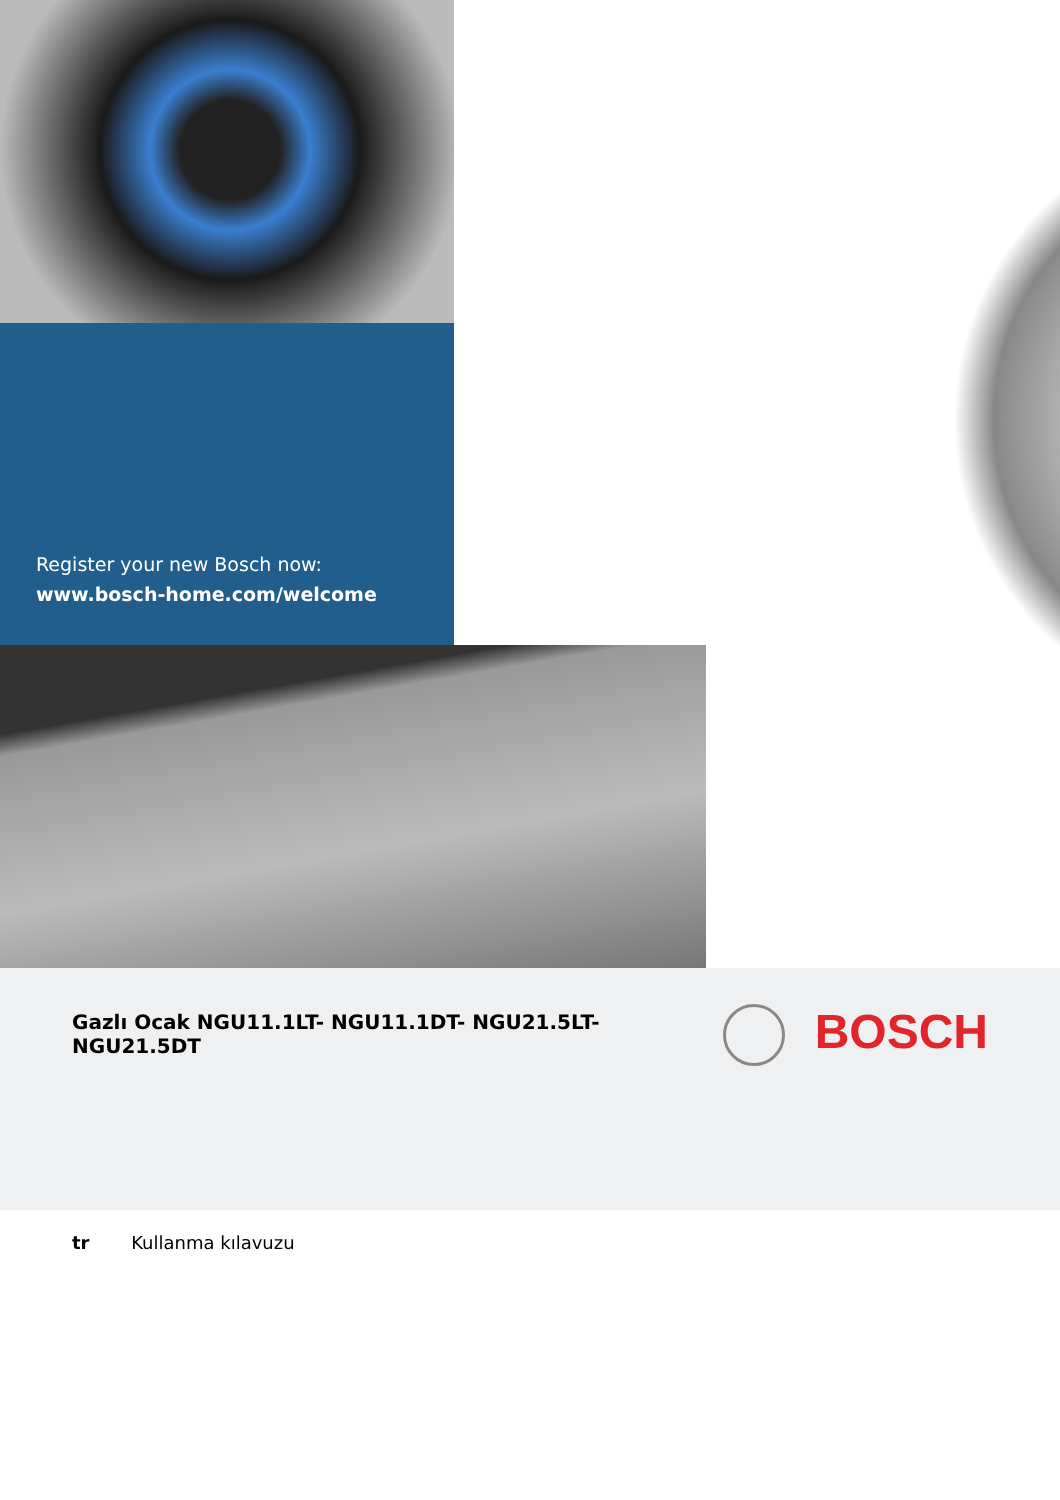Register your new Bosch now:
www.bosch-home.com/welcome
Gazlı Ocak NGU11.1LT- NGU11.1DT- NGU21.5LT- NGU21.5DT
BOSCH
tr Kullanma kılavuzu